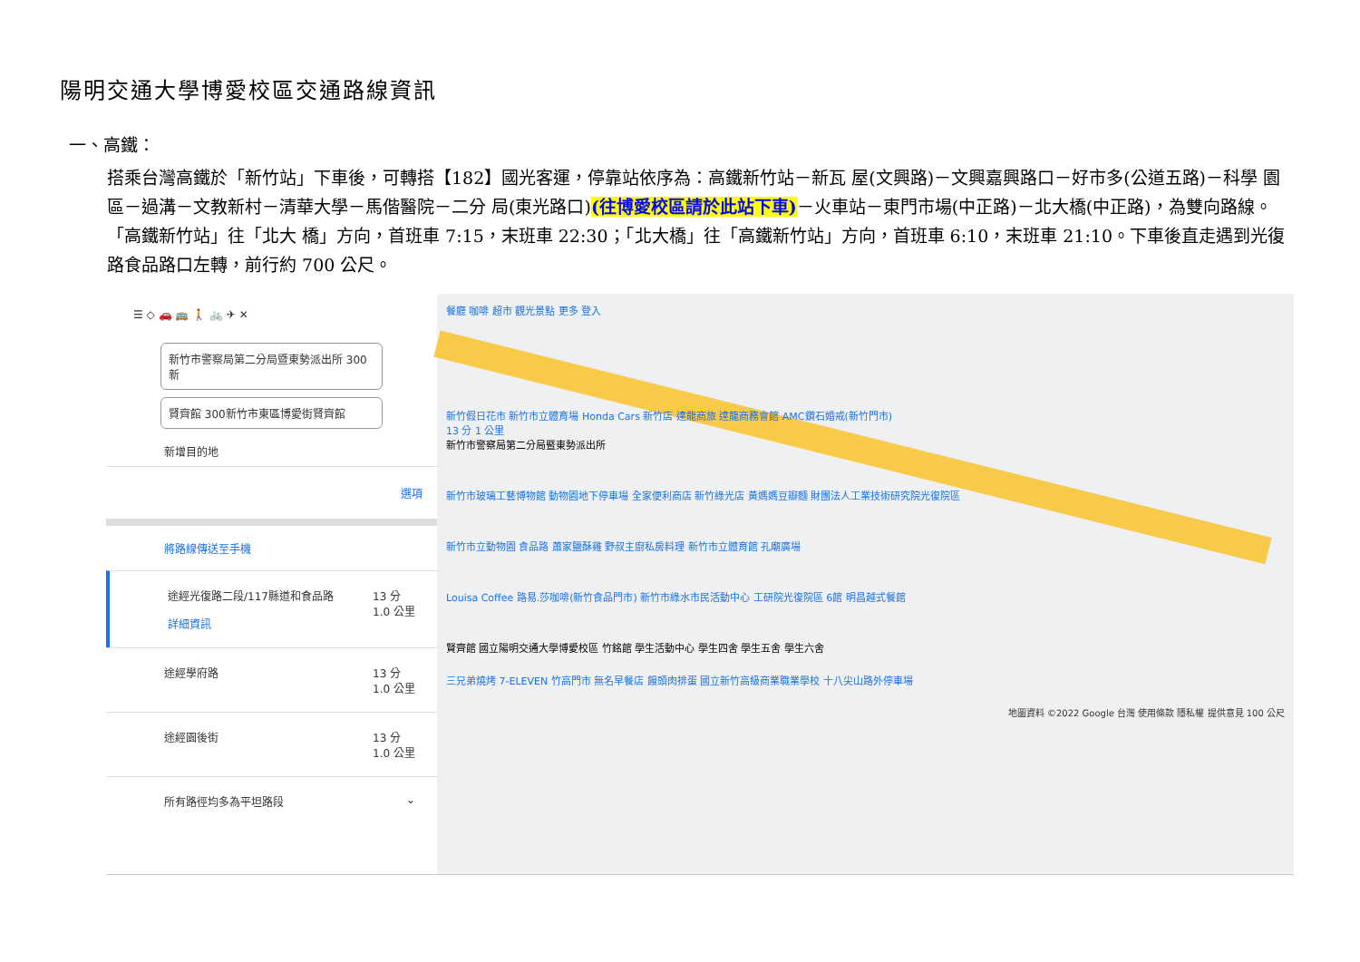陽明交通大學博愛校區交通路線資訊
一、高鐵：
搭乘台灣高鐵於「新竹站」下車後，可轉搭【182】國光客運，停靠站依序為：高鐵新竹站－新瓦 屋(文興路)－文興嘉興路口－好市多(公道五路)－科學 園區－過溝－文教新村－清華大學－馬偕醫院－二分 局(東光路口)(往博愛校區請於此站下車)－火車站－東門市場(中正路)－北大橋(中正路)，為雙向路線。「高鐵新竹站」往「北大 橋」方向，首班車 7:15，末班車 22:30；「北大橋」往「高鐵新竹站」方向，首班車 6:10，末班車 21:10。下車後直走遇到光復路食品路口左轉，前行約 700 公尺。
☰ ◇ 🚗 🚌 🚶 🚲 ✈ ✕
新竹市警察局第二分局暨東勢派出所 300新
賢齊館 300新竹市東區博愛街賢齊館
新增目的地
選項
將路線傳送至手機
途經光復路二段/117縣道和食品路
詳細資訊
13 分
1.0 公里
途經學府路 13 分
1.0 公里
途經園後街 13 分
1.0 公里
所有路徑均多為平坦路段 ⌄
餐廳 咖啡 超市 觀光景點 更多 登入
新竹假日花市 新竹市立體育場 Honda Cars 新竹店 達龍商旅 達龍商務會館 AMC鑽石婚戒(新竹門市)
13 分 1 公里
新竹市警察局第二分局暨東勢派出所
新竹市玻璃工藝博物館 動物園地下停車場 全家便利商店 新竹綠光店 黃媽媽豆瓣麵 財團法人工業技術研究院光復院區
新竹市立動物園 食品路 蕭家鹽酥雞 野叔主廚私房料理 新竹市立體育館 孔廟廣場
Louisa Coffee 路易.莎咖啡(新竹食品門市) 新竹市綠水市民活動中心 工研院光復院區 6館 明昌越式餐館
賢齊館 國立陽明交通大學博愛校區 竹銘館 學生活動中心 學生四舍 學生五舍 學生六舍
三兄弟燒烤 7-ELEVEN 竹高門市 無名早餐店 饅頭肉排蛋 國立新竹高級商業職業學校 十八尖山路外停車場
地圖資料 ©2022 Google 台灣 使用條款 隱私權 提供意見 100 公尺